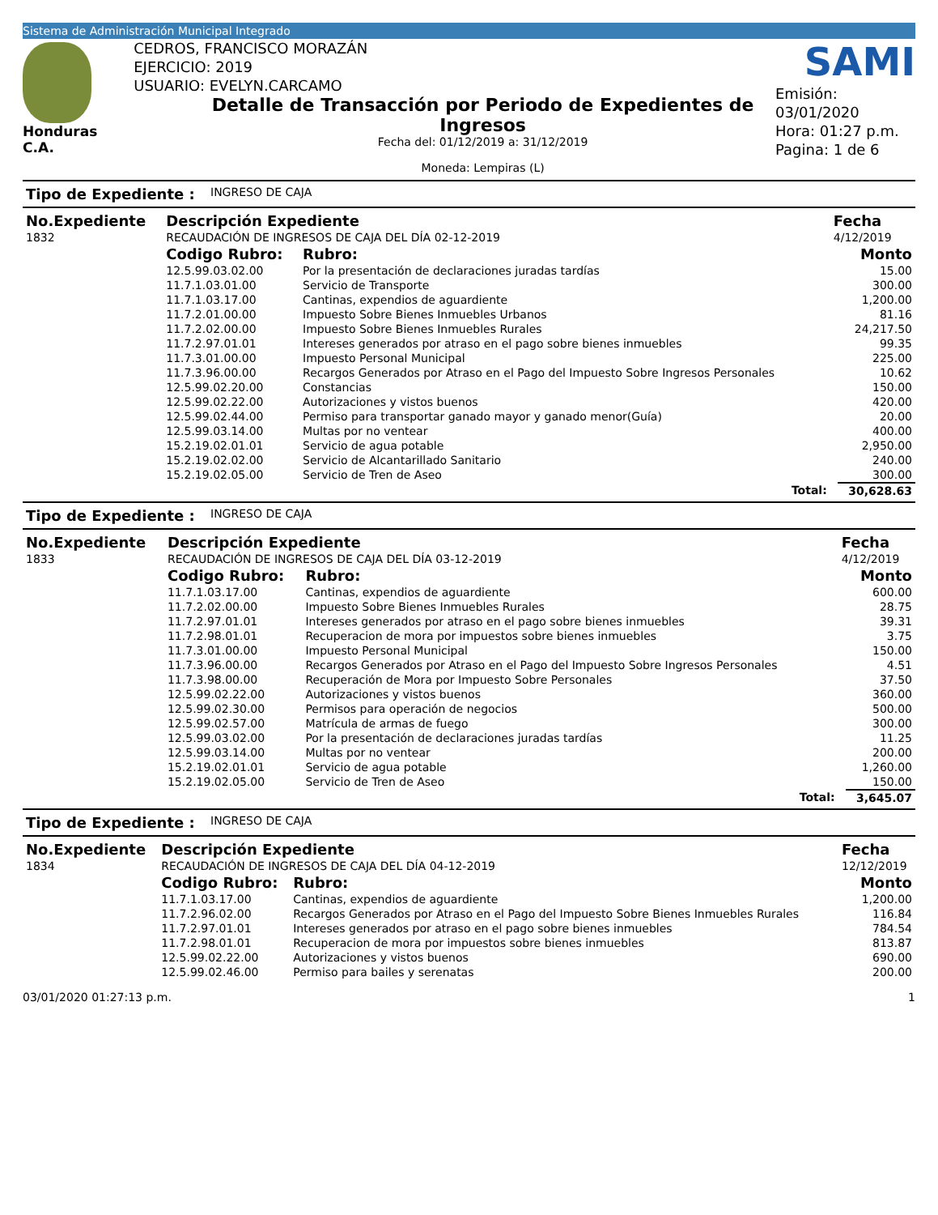Sistema de Administración Municipal Integrado
Honduras C.A.
CEDROS, FRANCISCO MORAZÁN
EJERCICIO: 2019
USUARIO: EVELYN.CARCAMO
Detalle de Transacción por Periodo de Expedientes de Ingresos
Fecha del: 01/12/2019 a: 31/12/2019
Moneda: Lempiras (L)
SAMI
Emisión: 03/01/2020
Hora: 01:27 p.m.
Pagina: 1 de 6
| Tipo de Expediente : | INGRESO DE CAJA |
| No.Expediente | Descripción Expediente | | Fecha | |
| --- | --- | --- | --- | --- |
| 1832 | RECAUDACIÓN DE INGRESOS DE CAJA DEL DÍA 02-12-2019 | | 4/12/2019 | |
| | Codigo Rubro: | Rubro: | | Monto |
| | 12.5.99.03.02.00 | Por la presentación de declaraciones juradas tardías | | 15.00 |
| | 11.7.1.03.01.00 | Servicio de Transporte | | 300.00 |
| | 11.7.1.03.17.00 | Cantinas, expendios de aguardiente | | 1,200.00 |
| | 11.7.2.01.00.00 | Impuesto Sobre Bienes Inmuebles Urbanos | | 81.16 |
| | 11.7.2.02.00.00 | Impuesto Sobre Bienes Inmuebles Rurales | | 24,217.50 |
| | 11.7.2.97.01.01 | Intereses generados por atraso en el pago sobre bienes inmuebles | | 99.35 |
| | 11.7.3.01.00.00 | Impuesto Personal Municipal | | 225.00 |
| | 11.7.3.96.00.00 | Recargos Generados por Atraso en el Pago del Impuesto Sobre Ingresos Personales | | 10.62 |
| | 12.5.99.02.20.00 | Constancias | | 150.00 |
| | 12.5.99.02.22.00 | Autorizaciones y vistos buenos | | 420.00 |
| | 12.5.99.02.44.00 | Permiso para transportar ganado mayor y ganado menor(Guía) | | 20.00 |
| | 12.5.99.03.14.00 | Multas por no ventear | | 400.00 |
| | 15.2.19.02.01.01 | Servicio de agua potable | | 2,950.00 |
| | 15.2.19.02.02.00 | Servicio de Alcantarillado Sanitario | | 240.00 |
| | 15.2.19.02.05.00 | Servicio de Tren de Aseo | | 300.00 |
| | | Total: | | 30,628.63 |
| Tipo de Expediente : | INGRESO DE CAJA |
| No.Expediente | Descripción Expediente | | Fecha | |
| --- | --- | --- | --- | --- |
| 1833 | RECAUDACIÓN DE INGRESOS DE CAJA DEL DÍA 03-12-2019 | | 4/12/2019 | |
| | Codigo Rubro: | Rubro: | | Monto |
| | 11.7.1.03.17.00 | Cantinas, expendios de aguardiente | | 600.00 |
| | 11.7.2.02.00.00 | Impuesto Sobre Bienes Inmuebles Rurales | | 28.75 |
| | 11.7.2.97.01.01 | Intereses generados por atraso en el pago sobre bienes inmuebles | | 39.31 |
| | 11.7.2.98.01.01 | Recuperacion de mora por impuestos sobre bienes inmuebles | | 3.75 |
| | 11.7.3.01.00.00 | Impuesto Personal Municipal | | 150.00 |
| | 11.7.3.96.00.00 | Recargos Generados por Atraso en el Pago del Impuesto Sobre Ingresos Personales | | 4.51 |
| | 11.7.3.98.00.00 | Recuperación de Mora por Impuesto Sobre Personales | | 37.50 |
| | 12.5.99.02.22.00 | Autorizaciones y vistos buenos | | 360.00 |
| | 12.5.99.02.30.00 | Permisos para operación de negocios | | 500.00 |
| | 12.5.99.02.57.00 | Matrícula de armas de fuego | | 300.00 |
| | 12.5.99.03.02.00 | Por la presentación de declaraciones juradas tardías | | 11.25 |
| | 12.5.99.03.14.00 | Multas por no ventear | | 200.00 |
| | 15.2.19.02.01.01 | Servicio de agua potable | | 1,260.00 |
| | 15.2.19.02.05.00 | Servicio de Tren de Aseo | | 150.00 |
| | | Total: | | 3,645.07 |
| Tipo de Expediente : | INGRESO DE CAJA |
| No.Expediente | Descripción Expediente | | Fecha | |
| --- | --- | --- | --- | --- |
| 1834 | RECAUDACIÓN DE INGRESOS DE CAJA DEL DÍA 04-12-2019 | | 12/12/2019 | |
| | Codigo Rubro: | Rubro: | | Monto |
| | 11.7.1.03.17.00 | Cantinas, expendios de aguardiente | | 1,200.00 |
| | 11.7.2.96.02.00 | Recargos Generados por Atraso en el Pago del Impuesto Sobre Bienes Inmuebles Rurales | | 116.84 |
| | 11.7.2.97.01.01 | Intereses generados por atraso en el pago sobre bienes inmuebles | | 784.54 |
| | 11.7.2.98.01.01 | Recuperacion de mora por impuestos sobre bienes inmuebles | | 813.87 |
| | 12.5.99.02.22.00 | Autorizaciones y vistos buenos | | 690.00 |
| | 12.5.99.02.46.00 | Permiso para bailes y serenatas | | 200.00 |
03/01/2020 01:27:13 p.m. 1